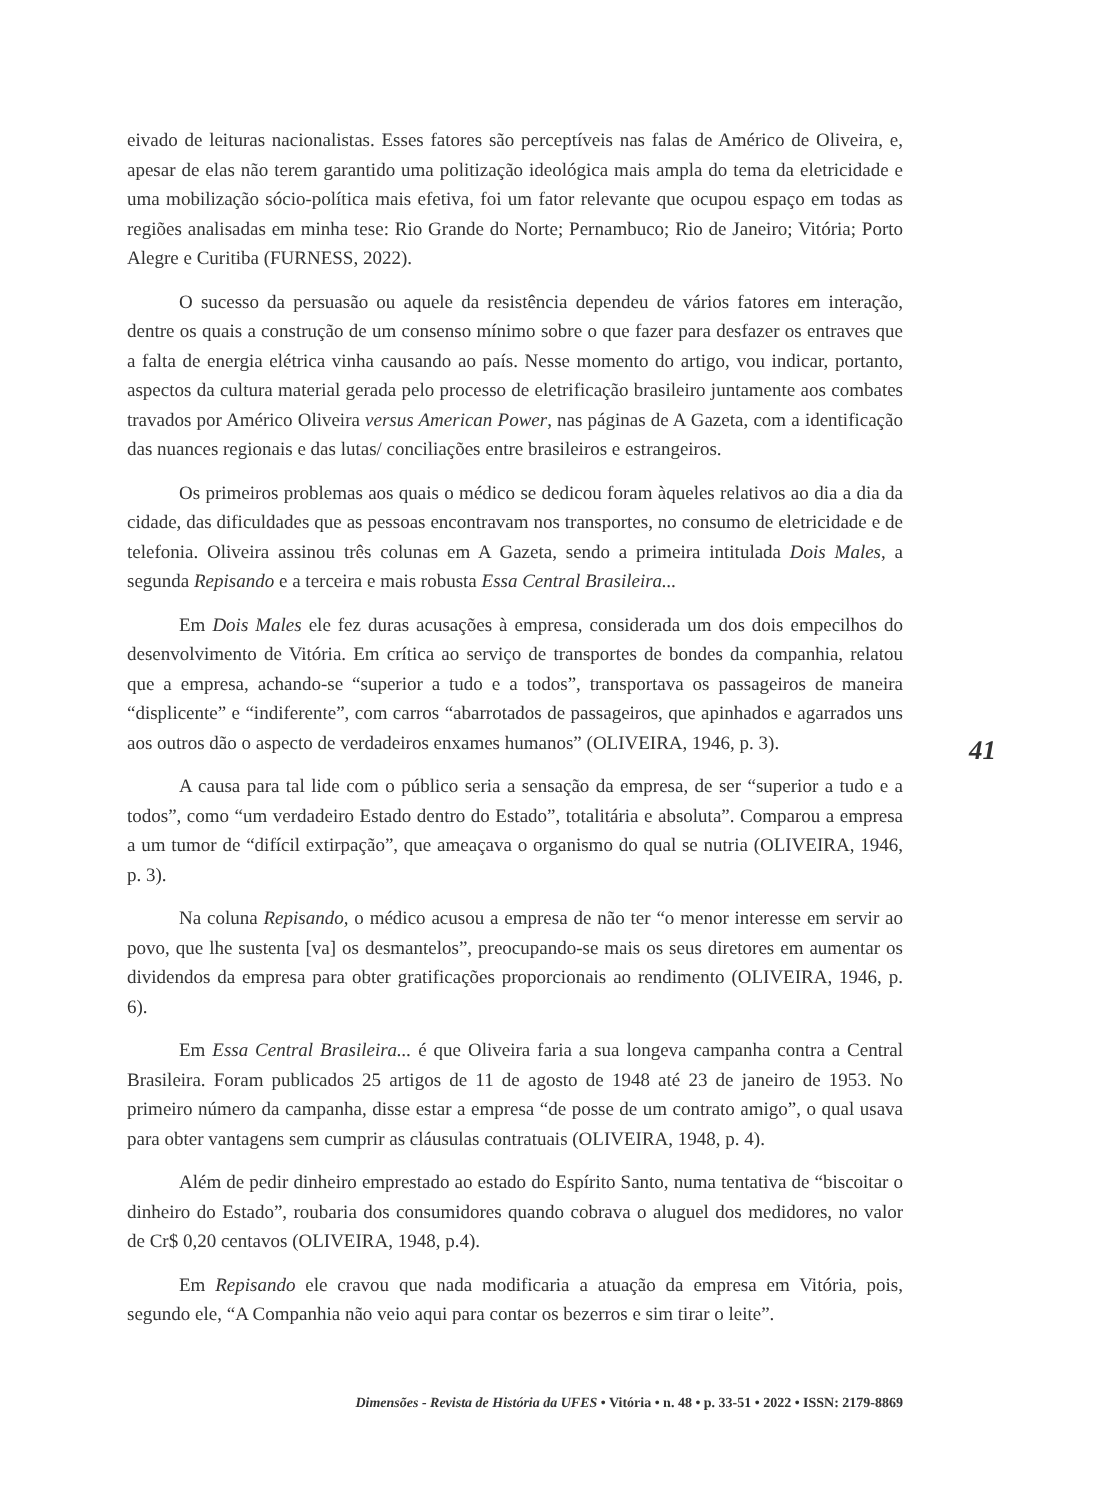eivado de leituras nacionalistas. Esses fatores são perceptíveis nas falas de Américo de Oliveira, e, apesar de elas não terem garantido uma politização ideológica mais ampla do tema da eletricidade e uma mobilização sócio-política mais efetiva, foi um fator relevante que ocupou espaço em todas as regiões analisadas em minha tese: Rio Grande do Norte; Pernambuco; Rio de Janeiro; Vitória; Porto Alegre e Curitiba (FURNESS, 2022).
O sucesso da persuasão ou aquele da resistência dependeu de vários fatores em interação, dentre os quais a construção de um consenso mínimo sobre o que fazer para desfazer os entraves que a falta de energia elétrica vinha causando ao país. Nesse momento do artigo, vou indicar, portanto, aspectos da cultura material gerada pelo processo de eletrificação brasileiro juntamente aos combates travados por Américo Oliveira versus American Power, nas páginas de A Gazeta, com a identificação das nuances regionais e das lutas/ conciliações entre brasileiros e estrangeiros.
Os primeiros problemas aos quais o médico se dedicou foram àqueles relativos ao dia a dia da cidade, das dificuldades que as pessoas encontravam nos transportes, no consumo de eletricidade e de telefonia. Oliveira assinou três colunas em A Gazeta, sendo a primeira intitulada Dois Males, a segunda Repisando e a terceira e mais robusta Essa Central Brasileira...
Em Dois Males ele fez duras acusações à empresa, considerada um dos dois empecilhos do desenvolvimento de Vitória. Em crítica ao serviço de transportes de bondes da companhia, relatou que a empresa, achando-se “superior a tudo e a todos”, transportava os passageiros de maneira “displicente” e “indiferente”, com carros “abarrotados de passageiros, que apinhados e agarrados uns aos outros dão o aspecto de verdadeiros enxames humanos” (OLIVEIRA, 1946, p. 3).
A causa para tal lide com o público seria a sensação da empresa, de ser “superior a tudo e a todos”, como “um verdadeiro Estado dentro do Estado”, totalitária e absoluta”. Comparou a empresa a um tumor de “difícil extirpação”, que ameaçava o organismo do qual se nutria (OLIVEIRA, 1946, p. 3).
Na coluna Repisando, o médico acusou a empresa de não ter “o menor interesse em servir ao povo, que lhe sustenta [va] os desmantelos”, preocupando-se mais os seus diretores em aumentar os dividendos da empresa para obter gratificações proporcionais ao rendimento (OLIVEIRA, 1946, p. 6).
Em Essa Central Brasileira... é que Oliveira faria a sua longeva campanha contra a Central Brasileira. Foram publicados 25 artigos de 11 de agosto de 1948 até 23 de janeiro de 1953. No primeiro número da campanha, disse estar a empresa “de posse de um contrato amigo”, o qual usava para obter vantagens sem cumprir as cláusulas contratuais (OLIVEIRA, 1948, p. 4).
Além de pedir dinheiro emprestado ao estado do Espírito Santo, numa tentativa de “biscoitar o dinheiro do Estado”, roubaria dos consumidores quando cobrava o aluguel dos medidores, no valor de Cr$ 0,20 centavos (OLIVEIRA, 1948, p.4).
Em Repisando ele cravou que nada modificaria a atuação da empresa em Vitória, pois, segundo ele, “A Companhia não veio aqui para contar os bezerros e sim tirar o leite”.
41
Dimensões - Revista de História da UFES • Vitória • n. 48 • p. 33-51 • 2022 • ISSN: 2179-8869